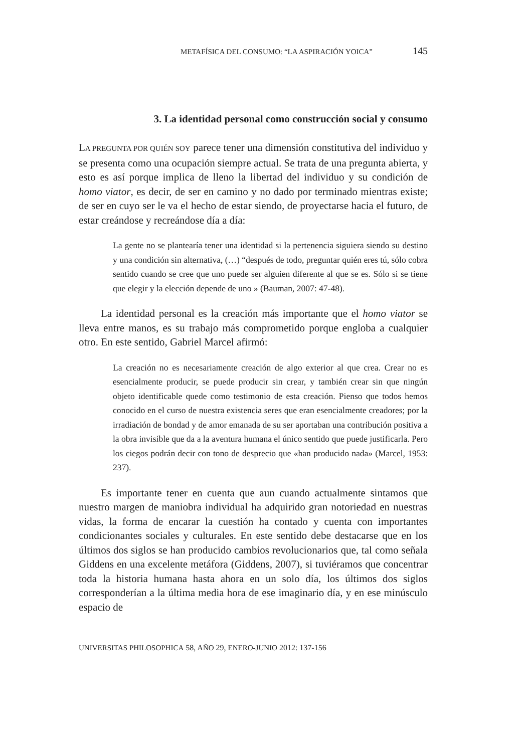METAFÍSICA DEL CONSUMO: “LA ASPIRACIÓN YOICA” 145
3. La identidad personal como construcción social y consumo
LA PREGUNTA POR QUIÉN SOY parece tener una dimensión constitutiva del individuo y se presenta como una ocupación siempre actual. Se trata de una pregunta abierta, y esto es así porque implica de lleno la libertad del individuo y su condición de homo viator, es decir, de ser en camino y no dado por terminado mientras existe; de ser en cuyo ser le va el hecho de estar siendo, de proyectarse hacia el futuro, de estar creándose y recreándose día a día:
La gente no se plantearía tener una identidad si la pertenencia siguiera siendo su destino y una condición sin alternativa, (…) “después de todo, preguntar quién eres tú, sólo cobra sentido cuando se cree que uno puede ser alguien diferente al que se es. Sólo si se tiene que elegir y la elección depende de uno » (Bauman, 2007: 47-48).
La identidad personal es la creación más importante que el homo viator se lleva entre manos, es su trabajo más comprometido porque engloba a cualquier otro. En este sentido, Gabriel Marcel afirmó:
La creación no es necesariamente creación de algo exterior al que crea. Crear no es esencialmente producir, se puede producir sin crear, y también crear sin que ningún objeto identificable quede como testimonio de esta creación. Pienso que todos hemos conocido en el curso de nuestra existencia seres que eran esencialmente creadores; por la irradiación de bondad y de amor emanada de su ser aportaban una contribución positiva a la obra invisible que da a la aventura humana el único sentido que puede justificarla. Pero los ciegos podrán decir con tono de desprecio que «han producido nada» (Marcel, 1953: 237).
Es importante tener en cuenta que aun cuando actualmente sintamos que nuestro margen de maniobra individual ha adquirido gran notoriedad en nuestras vidas, la forma de encarar la cuestión ha contado y cuenta con importantes condicionantes sociales y culturales. En este sentido debe destacarse que en los últimos dos siglos se han producido cambios revolucionarios que, tal como señala Giddens en una excelente metáfora (Giddens, 2007), si tuviéramos que concentrar toda la historia humana hasta ahora en un solo día, los últimos dos siglos corresponderían a la última media hora de ese imaginario día, y en ese minúsculo espacio de
UNIVERSITAS PHILOSOPHICA 58, AÑO 29, ENERO-JUNIO 2012: 137-156